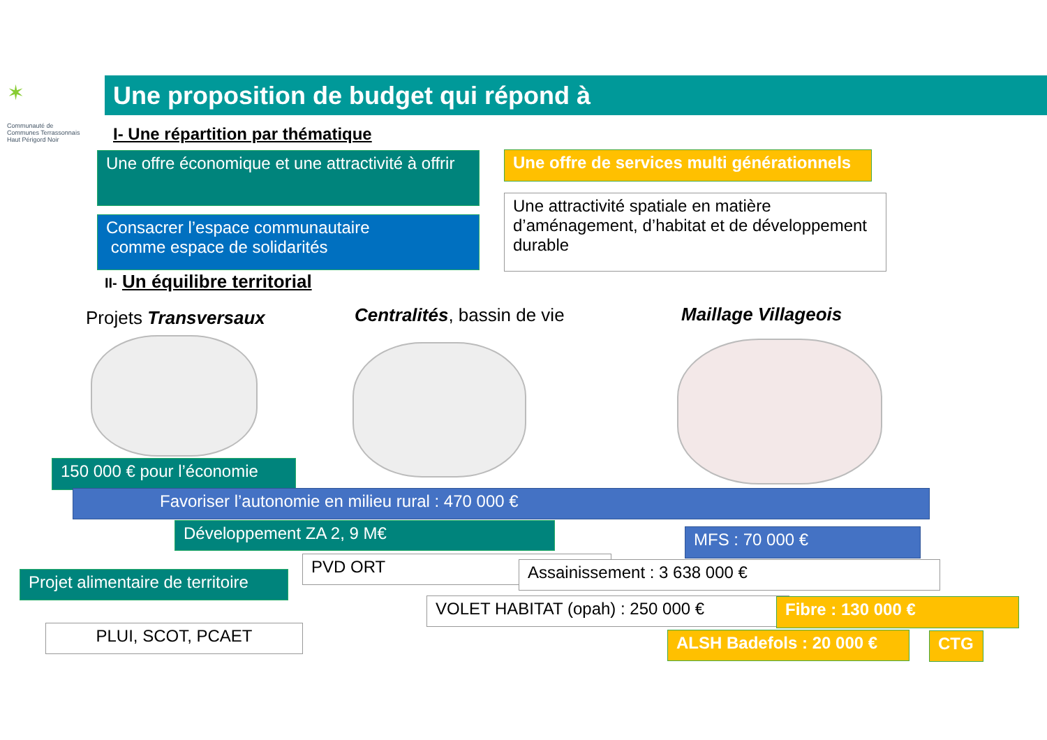✶
Communauté de Communes Terrassonnais Haut Périgord Noir
Une proposition de budget qui répond à
I- Une répartition par thématique
Une offre économique et une attractivité à offrir
Consacrer l’espace communautaire
comme espace de solidarités
Une offre de services multi générationnels
Une attractivité spatiale en matière d’aménagement, d’habitat et de développement durable
II- Un équilibre territorial
Projets Transversaux Centralités, bassin de vie Maillage Villageois
150 000 € pour l’économie
Favoriser l’autonomie en milieu rural : 470 000 €
Développement ZA 2, 9 M€ MFS : 70 000 €
PVD ORT Assainissement : 3 638 000 €
Projet alimentaire de territoire
VOLET HABITAT (opah) : 250 000 € Fibre : 130 000 €
PLUI, SCOT, PCAET ALSH Badefols : 20 000 € CTG